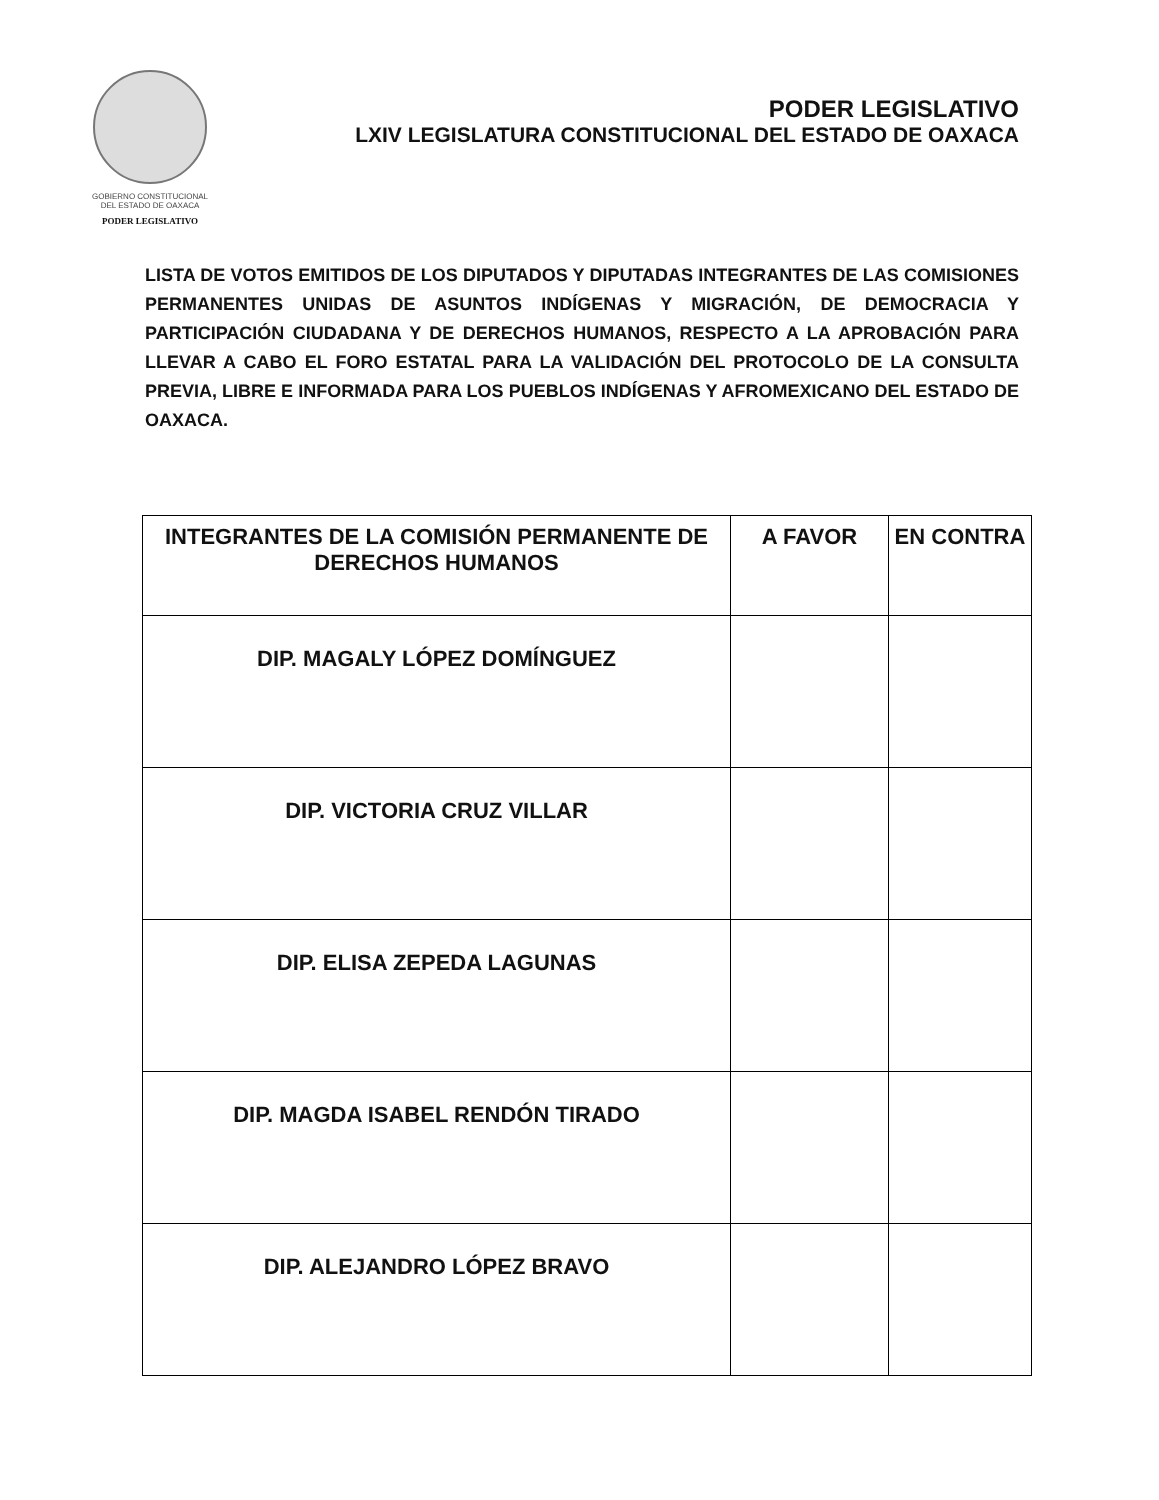GOBIERNO CONSTITUCIONAL
DEL ESTADO DE OAXACA
PODER LEGISLATIVO
PODER LEGISLATIVO
LXIV LEGISLATURA CONSTITUCIONAL DEL ESTADO DE OAXACA
LISTA DE VOTOS EMITIDOS DE LOS DIPUTADOS Y DIPUTADAS INTEGRANTES DE LAS COMISIONES PERMANENTES UNIDAS DE ASUNTOS INDÍGENAS Y MIGRACIÓN, DE DEMOCRACIA Y PARTICIPACIÓN CIUDADANA Y DE DERECHOS HUMANOS, RESPECTO A LA APROBACIÓN PARA LLEVAR A CABO EL FORO ESTATAL PARA LA VALIDACIÓN DEL PROTOCOLO DE LA CONSULTA PREVIA, LIBRE E INFORMADA PARA LOS PUEBLOS INDÍGENAS Y AFROMEXICANO DEL ESTADO DE OAXACA.
| INTEGRANTES DE LA COMISIÓN PERMANENTE DE DERECHOS HUMANOS | A FAVOR | EN CONTRA |
| --- | --- | --- |
| DIP. MAGALY LÓPEZ DOMÍNGUEZ | | |
| DIP. VICTORIA CRUZ VILLAR | | |
| DIP. ELISA ZEPEDA LAGUNAS | | |
| DIP. MAGDA ISABEL RENDÓN TIRADO | | |
| DIP. ALEJANDRO LÓPEZ BRAVO | | |